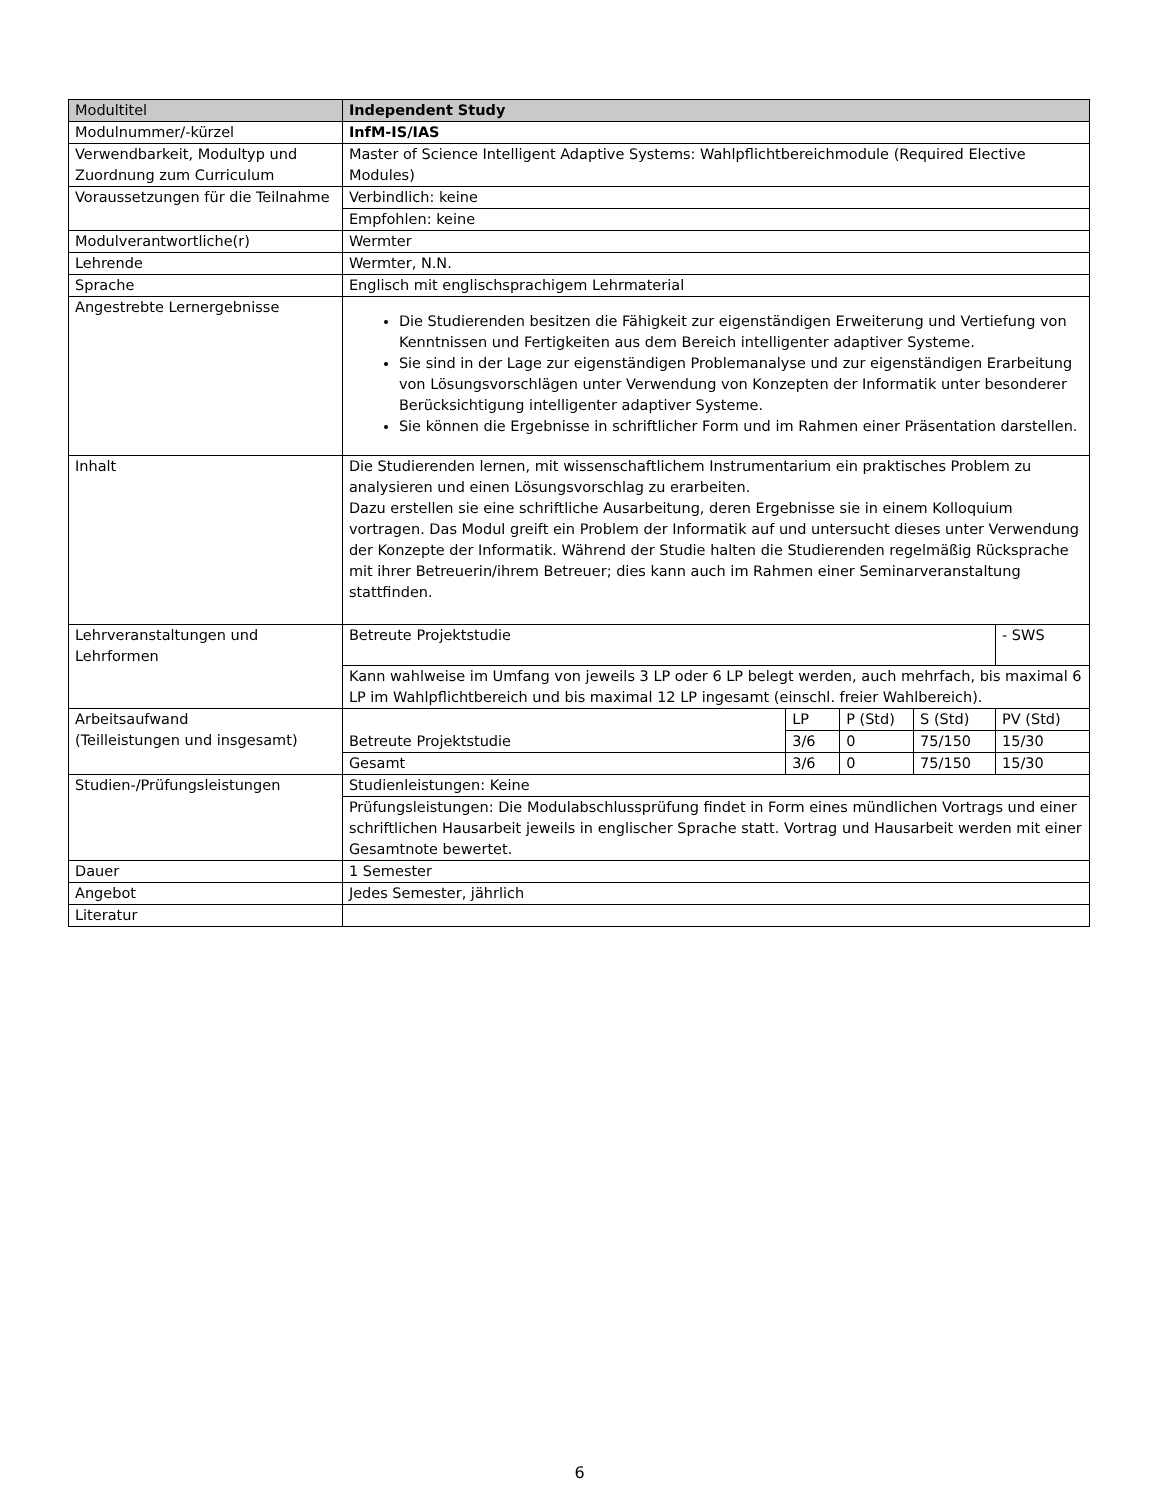| Modultitel | Independent Study | | | | |
| Modulnummer/-kürzel | InfM-IS/IAS | | | | |
| Verwendbarkeit, Modultyp und Zuordnung zum Curriculum | Master of Science Intelligent Adaptive Systems: Wahlpflichtbereichmodule (Required Elective Modules) | | | | |
| Voraussetzungen für die Teilnahme | Verbindlich: keine | | | | |
| | Empfohlen: keine | | | | |
| Modulverantwortliche(r) | Wermter | | | | |
| Lehrende | Wermter, N.N. | | | | |
| Sprache | Englisch mit englischsprachigem Lehrmaterial | | | | |
| Angestrebte Lernergebnisse | Die Studierenden besitzen die Fähigkeit zur eigenständigen Erweiterung und Vertiefung von Kenntnissen und Fertigkeiten aus dem Bereich intelligenter adaptiver Systeme. Sie sind in der Lage zur eigenständigen Problemanalyse und zur eigenständigen Erarbeitung von Lösungsvorschlägen unter Verwendung von Konzepten der Informatik unter besonderer Berücksichtigung intelligenter adaptiver Systeme. Sie können die Ergebnisse in schriftlicher Form und im Rahmen einer Präsentation darstellen. | | | | |
| Inhalt | Die Studierenden lernen, mit wissenschaftlichem Instrumentarium ein praktisches Problem zu analysieren und einen Lösungsvorschlag zu erarbeiten. Dazu erstellen sie eine schriftliche Ausarbeitung, deren Ergebnisse sie in einem Kolloquium vortragen. Das Modul greift ein Problem der Informatik auf und untersucht dieses unter Verwendung der Konzepte der Informatik. Während der Studie halten die Studierenden regelmäßig Rücksprache mit ihrer Betreuerin/ihrem Betreuer; dies kann auch im Rahmen einer Seminarveranstaltung stattfinden. | | | | |
| Lehrveranstaltungen und Lehrformen | Betreute Projektstudie | | | | - SWS |
| | Kann wahlweise im Umfang von jeweils 3 LP oder 6 LP belegt werden, auch mehrfach, bis maximal 6 LP im Wahlpflichtbereich und bis maximal 12 LP ingesamt (einschl. freier Wahlbereich). | | | | |
| Arbeitsaufwand (Teilleistungen und insgesamt) | Betreute Projektstudie | LP | P (Std) | S (Std) | PV (Std) |
| | | 3/6 | 0 | 75/150 | 15/30 |
| | Gesamt | 3/6 | 0 | 75/150 | 15/30 |
| Studien-/Prüfungsleistungen | Studienleistungen: Keine | | | | |
| | Prüfungsleistungen: Die Modulabschlussprüfung findet in Form eines mündlichen Vortrags und einer schriftlichen Hausarbeit jeweils in englischer Sprache statt. Vortrag und Hausarbeit werden mit einer Gesamtnote bewertet. | | | | |
| Dauer | 1 Semester | | | | |
| Angebot | Jedes Semester, jährlich | | | | |
| Literatur | | | | | |
6